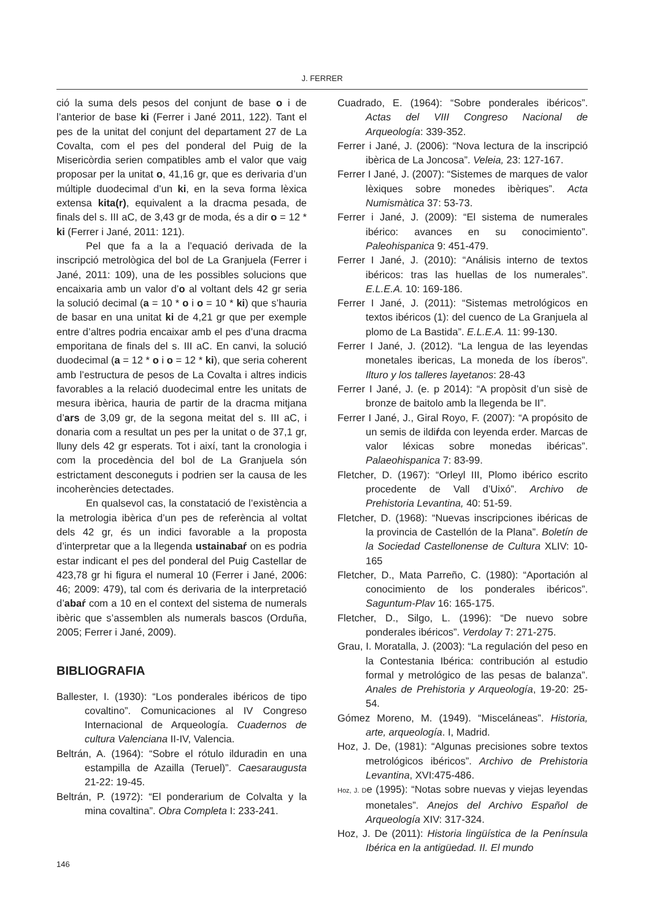J. FERRER
ció la suma dels pesos del conjunt de base o i de l’anterior de base ki (Ferrer i Jané 2011, 122). Tant el pes de la unitat del conjunt del departament 27 de La Covalta, com el pes del ponderal del Puig de la Misericòrdia serien compatibles amb el valor que vaig proposar per la unitat o, 41,16 gr, que es derivaria d’un múltiple duodecimal d’un ki, en la seva forma lèxica extensa kita(r), equivalent a la dracma pesada, de finals del s. III aC, de 3,43 gr de moda, és a dir o = 12 * ki (Ferrer i Jané, 2011: 121).
Pel que fa a la a l’equació derivada de la inscripció metrològica del bol de La Granjuela (Ferrer i Jané, 2011: 109), una de les possibles solucions que encaixaria amb un valor d’o al voltant dels 42 gr seria la solució decimal (a = 10 * o i o = 10 * ki) que s’hauria de basar en una unitat ki de 4,21 gr que per exemple entre d’altres podria encaixar amb el pes d’una dracma emporitana de finals del s. III aC. En canvi, la solució duodecimal (a = 12 * o i o = 12 * ki), que seria coherent amb l’estructura de pesos de La Covalta i altres indicis favorables a la relació duodecimal entre les unitats de mesura ibèrica, hauria de partir de la dracma mitjana d’ars de 3,09 gr, de la segona meitat del s. III aC, i donaria com a resultat un pes per la unitat o de 37,1 gr, lluny dels 42 gr esperats. Tot i així, tant la cronologia i com la procedència del bol de La Granjuela són estrictament desconeguts i podrien ser la causa de les incoherències detectades.
En qualsevol cas, la constatació de l’existència a la metrologia ibèrica d’un pes de referència al voltat dels 42 gr, és un indici favorable a la proposta d’interpretar que a la llegenda ustainabaŕ on es podria estar indicant el pes del ponderal del Puig Castellar de 423,78 gr hi figura el numeral 10 (Ferrer i Jané, 2006: 46; 2009: 479), tal com és derivaria de la interpretació d’abaŕ com a 10 en el context del sistema de numerals ibèric que s’assemblen als numerals bascos (Orduña, 2005; Ferrer i Jané, 2009).
BIBLIOGRAFIA
Ballester, I. (1930): “Los ponderales ibéricos de tipo covaltino”. Comunicaciones al IV Congreso Internacional de Arqueología. Cuadernos de cultura Valenciana II-IV, Valencia.
Beltrán, A. (1964): “Sobre el rótulo ilduradin en una estampilla de Azailla (Teruel)”. Caesaraugusta 21-22: 19-45.
Beltrán, P. (1972): “El ponderarium de Colvalta y la mina covaltina”. Obra Completa I: 233-241.
Cuadrado, E. (1964): “Sobre ponderales ibéricos”. Actas del VIII Congreso Nacional de Arqueología: 339-352.
Ferrer i Jané, J. (2006): “Nova lectura de la inscripció ibèrica de La Joncosa”. Veleia, 23: 127-167.
Ferrer I Jané, J. (2007): “Sistemes de marques de valor lèxiques sobre monedes ibèriques”. Acta Numismàtica 37: 53-73.
Ferrer i Jané, J. (2009): “El sistema de numerales ibérico: avances en su conocimiento”. Paleohispanica 9: 451-479.
Ferrer I Jané, J. (2010): “Análisis interno de textos ibéricos: tras las huellas de los numerales”. E.L.E.A. 10: 169-186.
Ferrer I Jané, J. (2011): “Sistemas metrológicos en textos ibéricos (1): del cuenco de La Granjuela al plomo de La Bastida”. E.L.E.A. 11: 99-130.
Ferrer I Jané, J. (2012). “La lengua de las leyendas monetales ibericas, La moneda de los íberos”. Ilturo y los talleres layetanos: 28-43
Ferrer I Jané, J. (e. p 2014): “A propòsit d’un sisè de bronze de baitolo amb la llegenda be II”.
Ferrer I Jané, J., Giral Royo, F. (2007): “A propósito de un semis de ildiŕda con leyenda erder. Marcas de valor léxicas sobre monedas ibéricas”. Palaeohispanica 7: 83-99.
Fletcher, D. (1967): “Orleyl III, Plomo ibérico escrito procedente de Vall d’Uixó”. Archivo de Prehistoria Levantina, 40: 51-59.
Fletcher, D. (1968): “Nuevas inscripciones ibéricas de la provincia de Castellón de la Plana”. Boletín de la Sociedad Castellonense de Cultura XLIV: 10-165
Fletcher, D., Mata Parreño, C. (1980): “Aportación al conocimiento de los ponderales ibéricos”. Saguntum-Plav 16: 165-175.
Fletcher, D., Silgo, L. (1996): “De nuevo sobre ponderales ibéricos”. Verdolay 7: 271-275.
Grau, I. Moratalla, J. (2003): “La regulación del peso en la Contestania Ibérica: contribución al estudio formal y metrológico de las pesas de balanza”. Anales de Prehistoria y Arqueología, 19-20: 25-54.
Gómez Moreno, M. (1949). “Misceláneas”. Historia, arte, arqueología. I, Madrid.
Hoz, J. De, (1981): “Algunas precisiones sobre textos metrológicos ibéricos”. Archivo de Prehistoria Levantina, XVI:475-486.
Hoz, J. De (1995): “Notas sobre nuevas y viejas leyendas monetales”. Anejos del Archivo Español de Arqueología XIV: 317-324.
Hoz, J. De (2011): Historia lingüística de la Península Ibérica en la antigüedad. II. El mundo
146